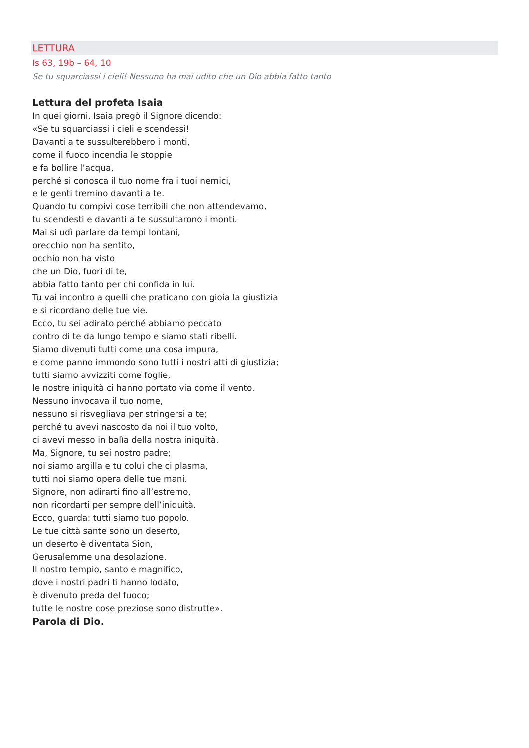LETTURA
Is 63, 19b – 64, 10
Se tu squarciassi i cieli! Nessuno ha mai udito che un Dio abbia fatto tanto
Lettura del profeta Isaia
In quei giorni. Isaia pregò il Signore dicendo:
«Se tu squarciassi i cieli e scendessi!
Davanti a te sussulterebbero i monti,
come il fuoco incendia le stoppie
e fa bollire l’acqua,
perché si conosca il tuo nome fra i tuoi nemici,
e le genti tremino davanti a te.
Quando tu compivi cose terribili che non attendevamo,
tu scendesti e davanti a te sussultarono i monti.
Mai si udì parlare da tempi lontani,
orecchio non ha sentito,
occhio non ha visto
che un Dio, fuori di te,
abbia fatto tanto per chi confida in lui.
Tu vai incontro a quelli che praticano con gioia la giustizia
e si ricordano delle tue vie.
Ecco, tu sei adirato perché abbiamo peccato
contro di te da lungo tempo e siamo stati ribelli.
Siamo divenuti tutti come una cosa impura,
e come panno immondo sono tutti i nostri atti di giustizia;
tutti siamo avvizziti come foglie,
le nostre iniquità ci hanno portato via come il vento.
Nessuno invocava il tuo nome,
nessuno si risvegliava per stringersi a te;
perché tu avevi nascosto da noi il tuo volto,
ci avevi messo in balìa della nostra iniquità.
Ma, Signore, tu sei nostro padre;
noi siamo argilla e tu colui che ci plasma,
tutti noi siamo opera delle tue mani.
Signore, non adirarti fino all’estremo,
non ricordarti per sempre dell’iniquità.
Ecco, guarda: tutti siamo tuo popolo.
Le tue città sante sono un deserto,
un deserto è diventata Sion,
Gerusalemme una desolazione.
Il nostro tempio, santo e magnifico,
dove i nostri padri ti hanno lodato,
è divenuto preda del fuoco;
tutte le nostre cose preziose sono distrutte».
Parola di Dio.